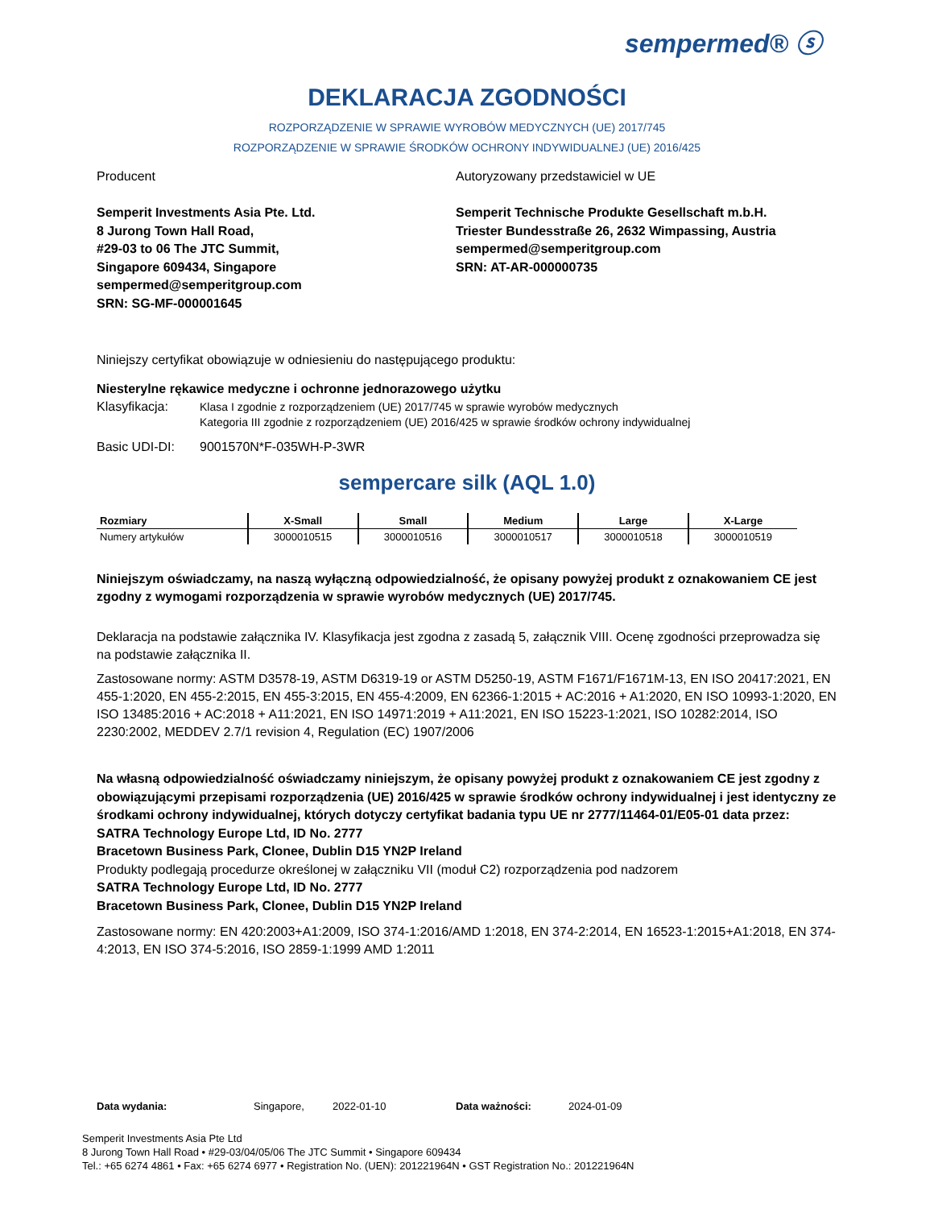sempermed® ⓢ
DEKLARACJA ZGODNOŚCI
ROZPORZĄDZENIE W SPRAWIE WYROBÓW MEDYCZNYCH (UE) 2017/745
ROZPORZĄDZENIE W SPRAWIE ŚRODKÓW OCHRONY INDYWIDUALNEJ (UE) 2016/425
Producent
Semperit Investments Asia Pte. Ltd.
8 Jurong Town Hall Road,
#29-03 to 06 The JTC Summit,
Singapore 609434, Singapore
sempermed@semperitgroup.com
SRN: SG-MF-000001645
Autoryzowany przedstawiciel w UE
Semperit Technische Produkte Gesellschaft m.b.H.
Triester Bundesstraße 26, 2632 Wimpassing, Austria
sempermed@semperitgroup.com
SRN: AT-AR-000000735
Niniejszy certyfikat obowiązuje w odniesieniu do następującego produktu:
Niesterylne rękawice medyczne i ochronne jednorazowego użytku
Klasyfikacja:
Klasa I zgodnie z rozporządzeniem (UE) 2017/745 w sprawie wyrobów medycznych
Kategoria III zgodnie z rozporządzeniem (UE) 2016/425 w sprawie środków ochrony indywidualnej
Basic UDI-DI: 9001570N*F-035WH-P-3WR
sempercare silk (AQL 1.0)
| Rozmiary | X-Small | Small | Medium | Large | X-Large |
| --- | --- | --- | --- | --- | --- |
| Numery artykułów | 3000010515 | 3000010516 | 3000010517 | 3000010518 | 3000010519 |
Niniejszym oświadczamy, na naszą wyłączną odpowiedzialność, że opisany powyżej produkt z oznakowaniem CE jest zgodny z wymogami rozporządzenia w sprawie wyrobów medycznych (UE) 2017/745.
Deklaracja na podstawie załącznika IV. Klasyfikacja jest zgodna z zasadą 5, załącznik VIII. Ocenę zgodności przeprowadza się na podstawie załącznika II.
Zastosowane normy: ASTM D3578-19, ASTM D6319-19 or ASTM D5250-19, ASTM F1671/F1671M-13, EN ISO 20417:2021, EN 455-1:2020, EN 455-2:2015, EN 455-3:2015, EN 455-4:2009, EN 62366-1:2015 + AC:2016 + A1:2020, EN ISO 10993-1:2020, EN ISO 13485:2016 + AC:2018 + A11:2021, EN ISO 14971:2019 + A11:2021, EN ISO 15223-1:2021, ISO 10282:2014, ISO 2230:2002, MEDDEV 2.7/1 revision 4, Regulation (EC) 1907/2006
Na własną odpowiedzialność oświadczamy niniejszym, że opisany powyżej produkt z oznakowaniem CE jest zgodny z obowiązującymi przepisami rozporządzenia (UE) 2016/425 w sprawie środków ochrony indywidualnej i jest identyczny ze środkami ochrony indywidualnej, których dotyczy certyfikat badania typu UE nr 2777/11464-01/E05-01 data przez:
SATRA Technology Europe Ltd, ID No. 2777
Bracetown Business Park, Clonee, Dublin D15 YN2P Ireland
Produkty podlegają procedurze określonej w załączniku VII (moduł C2) rozporządzenia pod nadzorem
SATRA Technology Europe Ltd, ID No. 2777
Bracetown Business Park, Clonee, Dublin D15 YN2P Ireland
Zastosowane normy: EN 420:2003+A1:2009, ISO 374-1:2016/AMD 1:2018, EN 374-2:2014, EN 16523-1:2015+A1:2018, EN 374-4:2013, EN ISO 374-5:2016, ISO 2859-1:1999 AMD 1:2011
Data wydania: Singapore, 2022-01-10 Data ważności: 2024-01-09
Semperit Investments Asia Pte Ltd
8 Jurong Town Hall Road • #29-03/04/05/06 The JTC Summit • Singapore 609434
Tel.: +65 6274 4861 • Fax: +65 6274 6977 • Registration No. (UEN): 201221964N • GST Registration No.: 201221964N